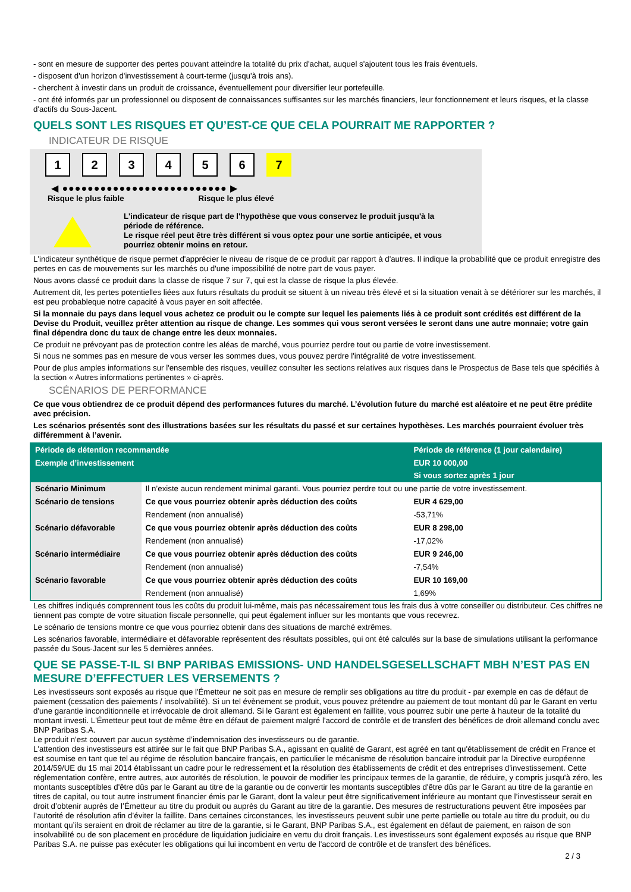- sont en mesure de supporter des pertes pouvant atteindre la totalité du prix d'achat, auquel s'ajoutent tous les frais éventuels.
- disposent d'un horizon d'investissement à court-terme (jusqu'à trois ans).
- cherchent à investir dans un produit de croissance, éventuellement pour diversifier leur portefeuille.
- ont été informés par un professionnel ou disposent de connaissances suffisantes sur les marchés financiers, leur fonctionnement et leurs risques, et la classe d'actifs du Sous-Jacent.
QUELS SONT LES RISQUES ET QU’EST-CE QUE CELA POURRAIT ME RAPPORTER ?
INDICATEUR DE RISQUE
1 2 3 4 5 6 7
◀ ●●●●●●●●●●●●●●●●●●●●●●●●●● ▶
Risque le plus faible Risque le plus élevé
L'indicateur de risque part de l'hypothèse que vous conservez le produit jusqu'à la
période de référence.
Le risque réel peut être très différent si vous optez pour une sortie anticipée, et vous
pourriez obtenir moins en retour.
L'indicateur synthétique de risque permet d'apprécier le niveau de risque de ce produit par rapport à d'autres. Il indique la probabilité que ce produit enregistre des pertes en cas de mouvements sur les marchés ou d'une impossibilité de notre part de vous payer.
Nous avons classé ce produit dans la classe de risque 7 sur 7, qui est la classe de risque la plus élevée.
Autrement dit, les pertes potentielles liées aux futurs résultats du produit se situent à un niveau très élevé et si la situation venait à se détériorer sur les marchés, il est peu probableque notre capacité à vous payer en soit affectée.
Si la monnaie du pays dans lequel vous achetez ce produit ou le compte sur lequel les paiements liés à ce produit sont crédités est différent de la Devise du Produit, veuillez prêter attention au risque de change. Les sommes qui vous seront versées le seront dans une autre monnaie; votre gain final dépendra donc du taux de change entre les deux monnaies.
Ce produit ne prévoyant pas de protection contre les aléas de marché, vous pourriez perdre tout ou partie de votre investissement.
Si nous ne sommes pas en mesure de vous verser les sommes dues, vous pouvez perdre l'intégralité de votre investissement.
Pour de plus amples informations sur l'ensemble des risques, veuillez consulter les sections relatives aux risques dans le Prospectus de Base tels que spécifiés à la section « Autres informations pertinentes » ci-après.
SCÉNARIOS DE PERFORMANCE
Ce que vous obtiendrez de ce produit dépend des performances futures du marché. L’évolution future du marché est aléatoire et ne peut être prédite avec précision.
Les scénarios présentés sont des illustrations basées sur les résultats du passé et sur certaines hypothèses. Les marchés pourraient évoluer très différemment à l’avenir.
| Période de détention recommandée | | Période de référence (1 jour calendaire) |
| --- | --- | --- |
| Exemple d’investissement | | EUR 10 000,00 |
| | | Si vous sortez après 1 jour |
| Scénario Minimum | Il n’existe aucun rendement minimal garanti. Vous pourriez perdre tout ou une partie de votre investissement. | |
| Scénario de tensions | Ce que vous pourriez obtenir après déduction des coûts | EUR 4 629,00 |
| | Rendement (non annualisé) | -53,71% |
| Scénario défavorable | Ce que vous pourriez obtenir après déduction des coûts | EUR 8 298,00 |
| | Rendement (non annualisé) | -17,02% |
| Scénario intermédiaire | Ce que vous pourriez obtenir après déduction des coûts | EUR 9 246,00 |
| | Rendement (non annualisé) | -7,54% |
| Scénario favorable | Ce que vous pourriez obtenir après déduction des coûts | EUR 10 169,00 |
| | Rendement (non annualisé) | 1,69% |
Les chiffres indiqués comprennent tous les coûts du produit lui-même, mais pas nécessairement tous les frais dus à votre conseiller ou distributeur. Ces chiffres ne tiennent pas compte de votre situation fiscale personnelle, qui peut également influer sur les montants que vous recevrez.
Le scénario de tensions montre ce que vous pourriez obtenir dans des situations de marché extrêmes.
Les scénarios favorable, intermédiaire et défavorable représentent des résultats possibles, qui ont été calculés sur la base de simulations utilisant la performance passée du Sous-Jacent sur les 5 dernières années.
QUE SE PASSE-T-IL SI BNP PARIBAS EMISSIONS- UND HANDELSGESELLSCHAFT MBH N’EST PAS EN MESURE D’EFFECTUER LES VERSEMENTS ?
Les investisseurs sont exposés au risque que l'Émetteur ne soit pas en mesure de remplir ses obligations au titre du produit - par exemple en cas de défaut de paiement (cessation des paiements / insolvabilité). Si un tel évènement se produit, vous pouvez prétendre au paiement de tout montant dû par le Garant en vertu d'une garantie inconditionnelle et irrévocable de droit allemand. Si le Garant est également en faillite, vous pourrez subir une perte à hauteur de la totalité du montant investi. L'Émetteur peut tout de même être en défaut de paiement malgré l'accord de contrôle et de transfert des bénéfices de droit allemand conclu avec BNP Paribas S.A.
Le produit n'est couvert par aucun système d’indemnisation des investisseurs ou de garantie.
L'attention des investisseurs est attirée sur le fait que BNP Paribas S.A., agissant en qualité de Garant, est agréé en tant qu'établissement de crédit en France et est soumise en tant que tel au régime de résolution bancaire français, en particulier le mécanisme de résolution bancaire introduit par la Directive européenne 2014/59/UE du 15 mai 2014 établissant un cadre pour le redressement et la résolution des établissements de crédit et des entreprises d'investissement. Cette réglementation confère, entre autres, aux autorités de résolution, le pouvoir de modifier les principaux termes de la garantie, de réduire, y compris jusqu'à zéro, les montants susceptibles d'être dûs par le Garant au titre de la garantie ou de convertir les montants susceptibles d'être dûs par le Garant au titre de la garantie en titres de capital, ou tout autre instrument financier émis par le Garant, dont la valeur peut être significativement inférieure au montant que l’investisseur serait en droit d’obtenir auprès de l’Émetteur au titre du produit ou auprès du Garant au titre de la garantie. Des mesures de restructurations peuvent être imposées par l’autorité de résolution afin d’éviter la faillite. Dans certaines circonstances, les investisseurs peuvent subir une perte partielle ou totale au titre du produit, ou du montant qu’ils seraient en droit de réclamer au titre de la garantie, si le Garant, BNP Paribas S.A., est également en défaut de paiement, en raison de son insolvabilité ou de son placement en procédure de liquidation judiciaire en vertu du droit français. Les investisseurs sont également exposés au risque que BNP Paribas S.A. ne puisse pas exécuter les obligations qui lui incombent en vertu de l'accord de contrôle et de transfert des bénéfices.
2 / 3